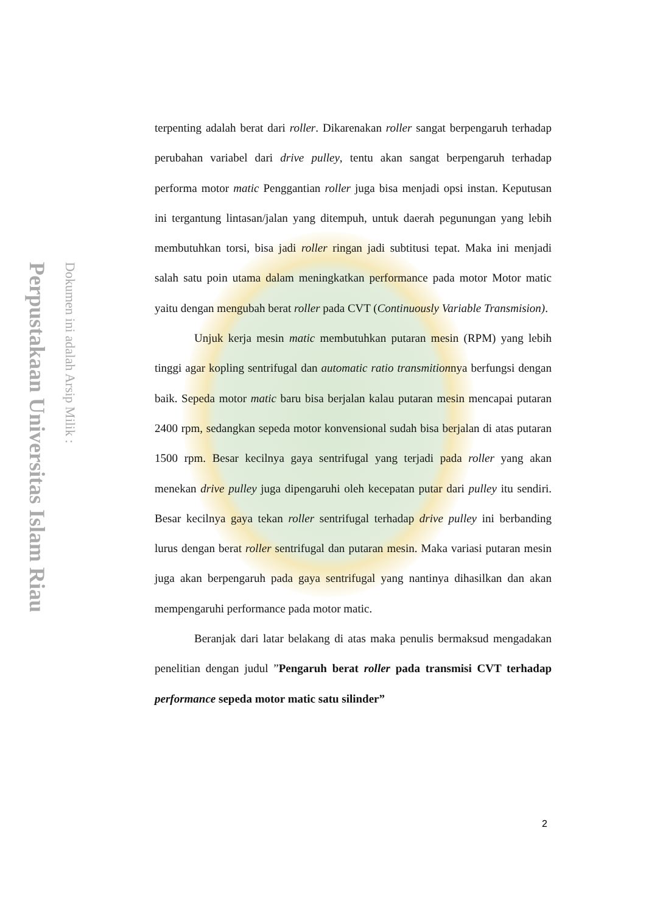Perpustakaan Universitas Islam Riau
Dokumen ini adalah Arsip Milik :
terpenting adalah berat dari roller. Dikarenakan roller sangat berpengaruh terhadap perubahan variabel dari drive pulley, tentu akan sangat berpengaruh terhadap performa motor matic Penggantian roller juga bisa menjadi opsi instan. Keputusan ini tergantung lintasan/jalan yang ditempuh, untuk daerah pegunungan yang lebih membutuhkan torsi, bisa jadi roller ringan jadi subtitusi tepat. Maka ini menjadi salah satu poin utama dalam meningkatkan performance pada motor Motor matic yaitu dengan mengubah berat roller pada CVT (Continuously Variable Transmision).
Unjuk kerja mesin matic membutuhkan putaran mesin (RPM) yang lebih tinggi agar kopling sentrifugal dan automatic ratio transmitionnya berfungsi dengan baik. Sepeda motor matic baru bisa berjalan kalau putaran mesin mencapai putaran 2400 rpm, sedangkan sepeda motor konvensional sudah bisa berjalan di atas putaran 1500 rpm. Besar kecilnya gaya sentrifugal yang terjadi pada roller yang akan menekan drive pulley juga dipengaruhi oleh kecepatan putar dari pulley itu sendiri. Besar kecilnya gaya tekan roller sentrifugal terhadap drive pulley ini berbanding lurus dengan berat roller sentrifugal dan putaran mesin. Maka variasi putaran mesin juga akan berpengaruh pada gaya sentrifugal yang nantinya dihasilkan dan akan mempengaruhi performance pada motor matic.
Beranjak dari latar belakang di atas maka penulis bermaksud mengadakan penelitian dengan judul ”Pengaruh berat roller pada transmisi CVT terhadap performance sepeda motor matic satu silinder”
2